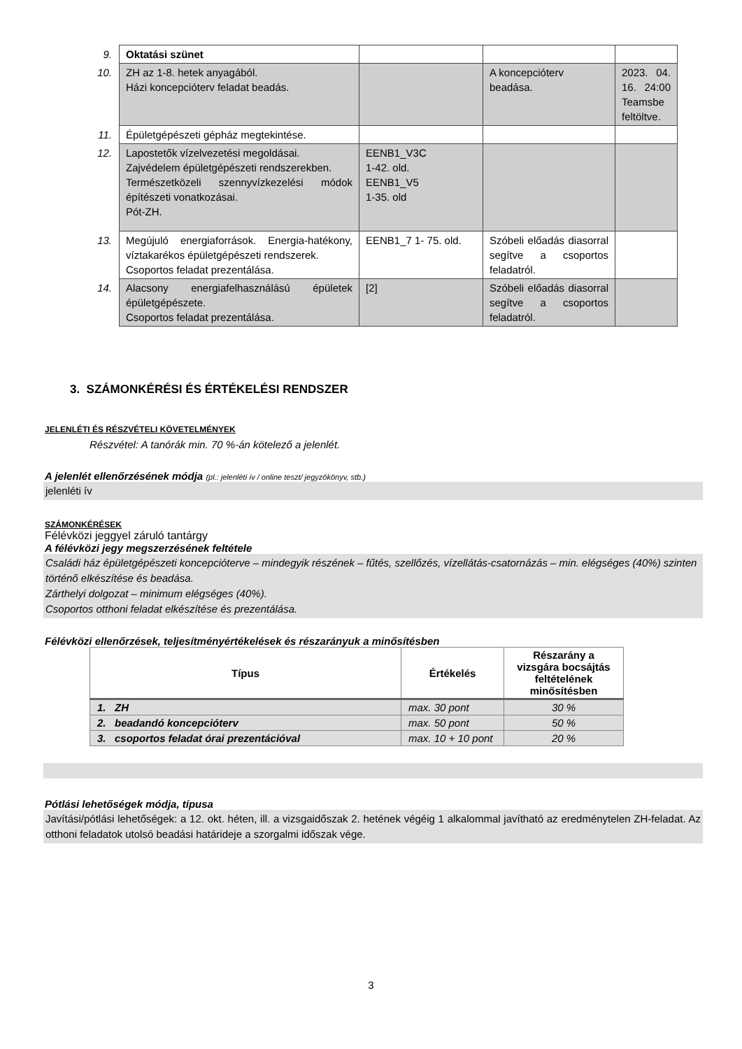| 9. | Oktatási szünet | | | |
| 10. | ZH az 1-8. hetek anyagából. Házi koncepcióterv feladat beadás. | | A koncepcióterv beadása. | 2023. 04. 16. 24:00 Teamsbe feltöltve. |
| 11. | Épületgépészeti gépház megtekintése. | | | |
| 12. | Lapostetők vízelvezetési megoldásai. Zajvédelem épületgépészeti rendszerekben. Természetközeli szennyvízkezelési módok építészeti vonatkozásai. Pót-ZH. | EENB1_V3C 1-42. old. EENB1_V5 1-35. old | | |
| 13. | Megújuló energiaforrások. Energia-hatékony, víztakarékos épületgépészeti rendszerek. Csoportos feladat prezentálása. | EENB1_7 1- 75. old. | Szóbeli előadás diasorral segítve a csoportos feladatról. | |
| 14. | Alacsony energiafelhasználású épületek épületgépészete. Csoportos feladat prezentálása. | [2] | Szóbeli előadás diasorral segítve a csoportos feladatról. | |
3. SZÁMONKÉRÉSI ÉS ÉRTÉKELÉSI RENDSZER
JELENLÉTI ÉS RÉSZVÉTELI KÖVETELMÉNYEK
Részvétel: A tanórák min. 70 %-án kötelező a jelenlét.
A jelenlét ellenőrzésének módja (pl.: jelenléti ív / online teszt/ jegyzőkönyv, stb.)
jelenléti ív
SZÁMONKÉRÉSEK
Félévközi jeggyel záruló tantárgy
A félévközi jegy megszerzésének feltétele
Családi ház épületgépészeti koncepcióterve – mindegyik részének – fűtés, szellőzés, vízellátás-csatornázás – min. elégséges (40%) szinten történő elkészítése és beadása.
Zárthelyi dolgozat – minimum elégséges (40%).
Csoportos otthoni feladat elkészítése és prezentálása.
Félévközi ellenőrzések, teljesítményértékelések és részarányuk a minősítésben
| Típus | Értékelés | Részarány a vizsgára bocsájtás feltételének minősítésben |
| --- | --- | --- |
| 1. ZH | max. 30 pont | 30 % |
| 2. beadandó koncepcióterv | max. 50 pont | 50 % |
| 3. csoportos feladat órai prezentációval | max. 10 + 10 pont | 20 % |
Pótlási lehetőségek módja, típusa
Javítási/pótlási lehetőségek: a 12. okt. héten, ill. a vizsgaidőszak 2. hetének végéig 1 alkalommal javítható az eredménytelen ZH-feladat. Az otthoni feladatok utolsó beadási határideje a szorgalmi időszak vége.
3